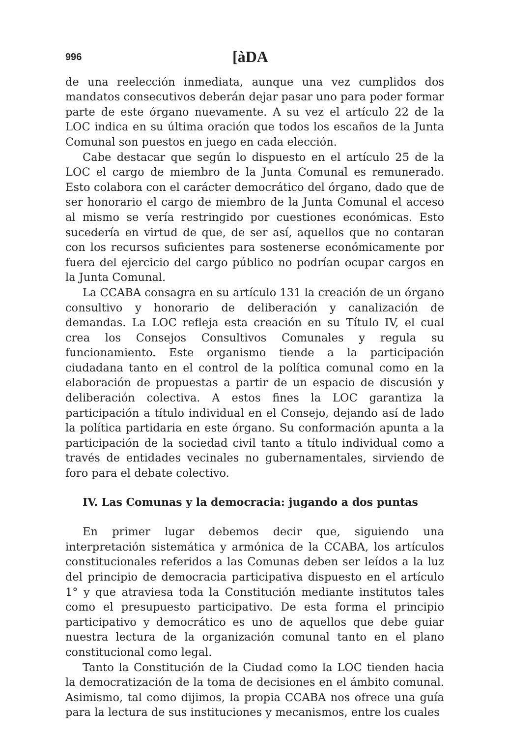996 [àDA
de una reelección inmediata, aunque una vez cumplidos dos mandatos consecutivos deberán dejar pasar uno para poder formar parte de este órgano nuevamente. A su vez el artículo 22 de la LOC indica en su última oración que todos los escaños de la Junta Comunal son puestos en juego en cada elección.
Cabe destacar que según lo dispuesto en el artículo 25 de la LOC el cargo de miembro de la Junta Comunal es remunerado. Esto colabora con el carácter democrático del órgano, dado que de ser honorario el cargo de miembro de la Junta Comunal el acceso al mismo se vería restringido por cuestiones económicas. Esto sucedería en virtud de que, de ser así, aquellos que no contaran con los recursos suficientes para sostenerse económicamente por fuera del ejercicio del cargo público no podrían ocupar cargos en la Junta Comunal.
La CCABA consagra en su artículo 131 la creación de un órgano consultivo y honorario de deliberación y canalización de demandas. La LOC refleja esta creación en su Título IV, el cual crea los Consejos Consultivos Comunales y regula su funcionamiento. Este organismo tiende a la participación ciudadana tanto en el control de la política comunal como en la elaboración de propuestas a partir de un espacio de discusión y deliberación colectiva. A estos fines la LOC garantiza la participación a título individual en el Consejo, dejando así de lado la política partidaria en este órgano. Su conformación apunta a la participación de la sociedad civil tanto a título individual como a través de entidades vecinales no gubernamentales, sirviendo de foro para el debate colectivo.
IV. Las Comunas y la democracia: jugando a dos puntas
En primer lugar debemos decir que, siguiendo una interpretación sistemática y armónica de la CCABA, los artículos constitucionales referidos a las Comunas deben ser leídos a la luz del principio de democracia participativa dispuesto en el artículo 1° y que atraviesa toda la Constitución mediante institutos tales como el presupuesto participativo. De esta forma el principio participativo y democrático es uno de aquellos que debe guiar nuestra lectura de la organización comunal tanto en el plano constitucional como legal.
Tanto la Constitución de la Ciudad como la LOC tienden hacia la democratización de la toma de decisiones en el ámbito comunal. Asimismo, tal como dijimos, la propia CCABA nos ofrece una guía para la lectura de sus instituciones y mecanismos, entre los cuales